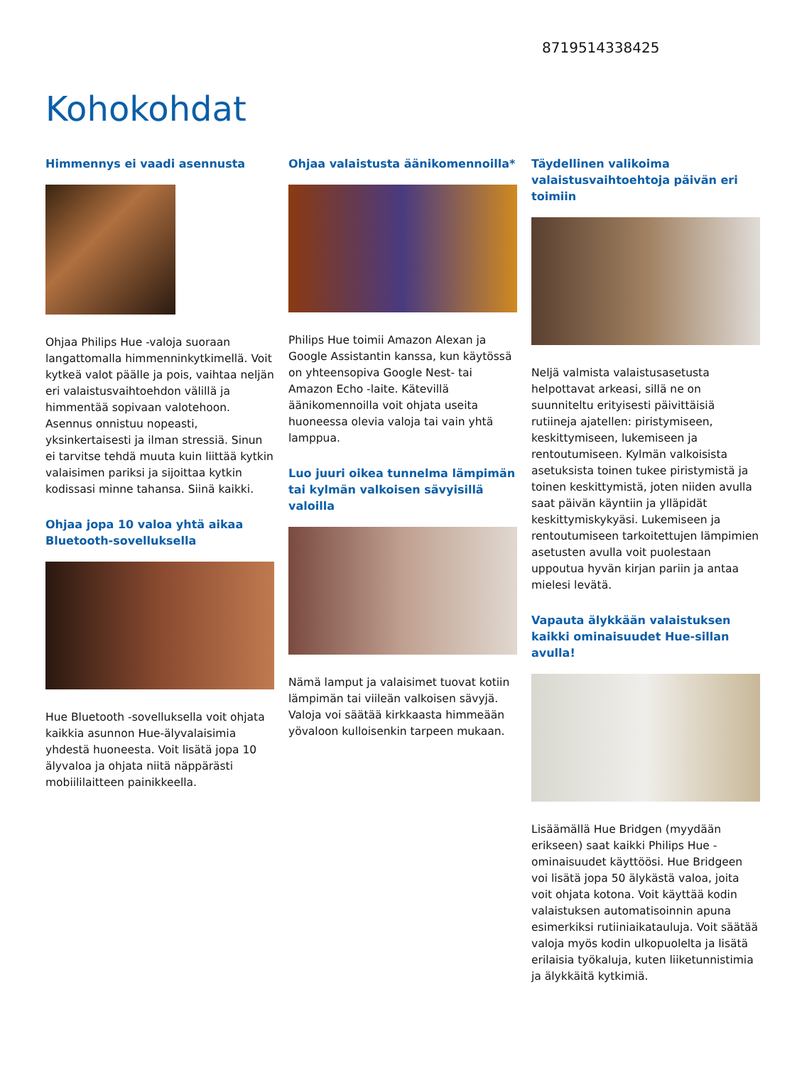8719514338425
Kohokohdat
Himmennys ei vaadi asennusta
Ohjaa Philips Hue -valoja suoraan langattomalla himmenninkytkimellä. Voit kytkeä valot päälle ja pois, vaihtaa neljän eri valaistusvaihtoehdon välillä ja himmentää sopivaan valotehoon. Asennus onnistuu nopeasti, yksinkertaisesti ja ilman stressiä. Sinun ei tarvitse tehdä muuta kuin liittää kytkin valaisimen pariksi ja sijoittaa kytkin kodissasi minne tahansa. Siinä kaikki.
Ohjaa jopa 10 valoa yhtä aikaa Bluetooth-sovelluksella
Hue Bluetooth -sovelluksella voit ohjata kaikkia asunnon Hue-älyvalaisimia yhdestä huoneesta. Voit lisätä jopa 10 älyvaloa ja ohjata niitä näppärästi mobiililaitteen painikkeella.
Ohjaa valaistusta äänikomennoilla*
Philips Hue toimii Amazon Alexan ja Google Assistantin kanssa, kun käytössä on yhteensopiva Google Nest- tai Amazon Echo -laite. Kätevillä äänikomennoilla voit ohjata useita huoneessa olevia valoja tai vain yhtä lamppua.
Luo juuri oikea tunnelma lämpimän tai kylmän valkoisen sävyisillä valoilla
Nämä lamput ja valaisimet tuovat kotiin lämpimän tai viileän valkoisen sävyjä. Valoja voi säätää kirkkaasta himmeään yövaloon kulloisenkin tarpeen mukaan.
Täydellinen valikoima valaistusvaihtoehtoja päivän eri toimiin
Neljä valmista valaistusasetusta helpottavat arkeasi, sillä ne on suunniteltu erityisesti päivittäisiä rutiineja ajatellen: piristymiseen, keskittymiseen, lukemiseen ja rentoutumiseen. Kylmän valkoisista asetuksista toinen tukee piristymistä ja toinen keskittymistä, joten niiden avulla saat päivän käyntiin ja ylläpidät keskittymiskykyäsi. Lukemiseen ja rentoutumiseen tarkoitettujen lämpimien asetusten avulla voit puolestaan uppoutua hyvän kirjan pariin ja antaa mielesi levätä.
Vapauta älykkään valaistuksen kaikki ominaisuudet Hue-sillan avulla!
Lisäämällä Hue Bridgen (myydään erikseen) saat kaikki Philips Hue -ominaisuudet käyttöösi. Hue Bridgeen voi lisätä jopa 50 älykästä valoa, joita voit ohjata kotona. Voit käyttää kodin valaistuksen automatisoinnin apuna esimerkiksi rutiiniaikatauluja. Voit säätää valoja myös kodin ulkopuolelta ja lisätä erilaisia työkaluja, kuten liiketunnistimia ja älykkäitä kytkimiä.